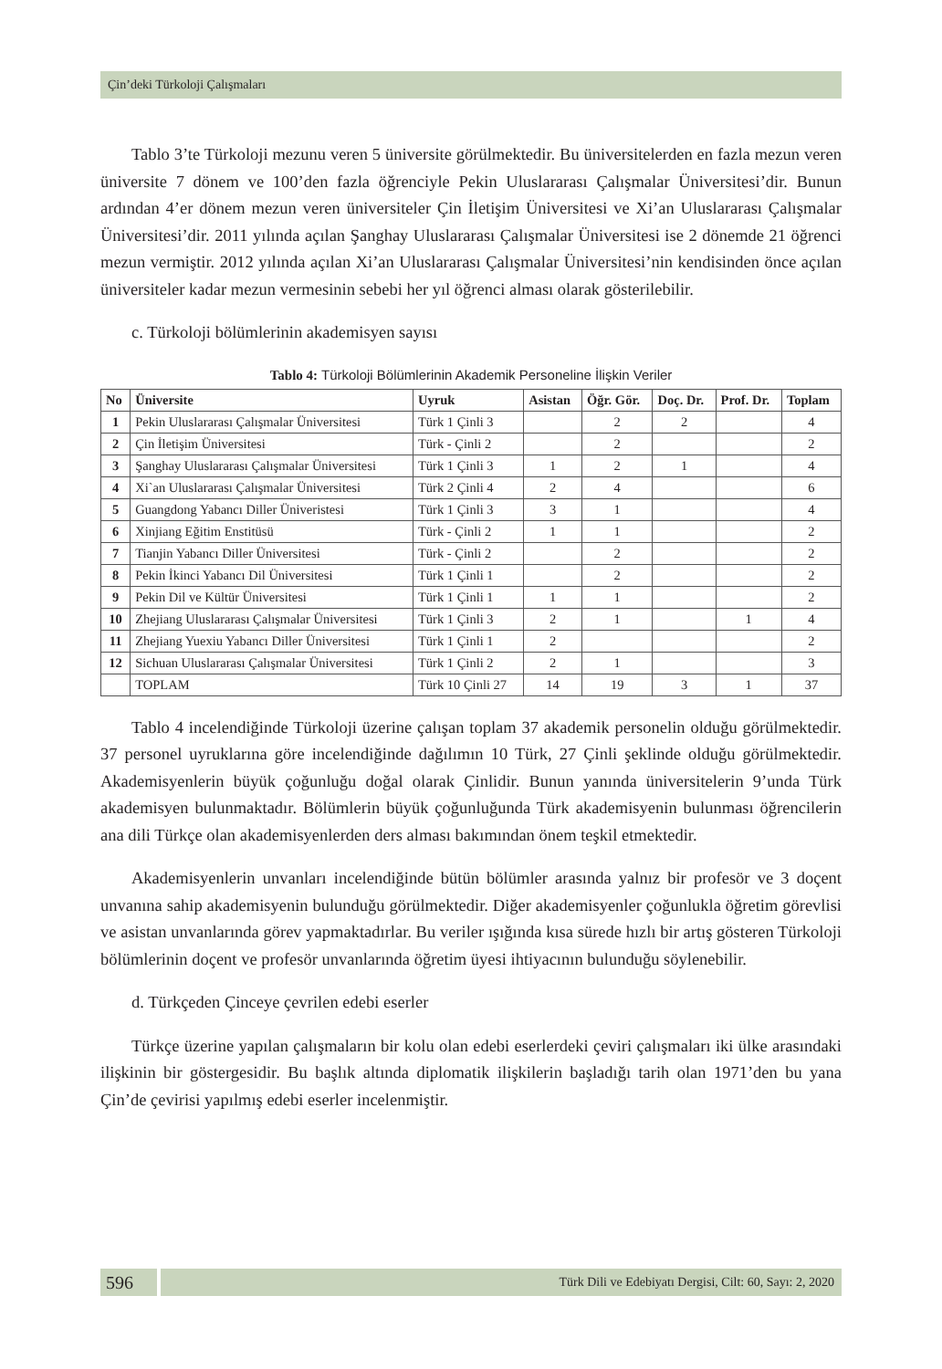Çin’deki Türkoloji Çalışmaları
Tablo 3’te Türkoloji mezunu veren 5 üniversite görülmektedir. Bu üniversitelerden en fazla mezun veren üniversite 7 dönem ve 100’den fazla öğrenciyle Pekin Uluslararası Çalışmalar Üniversitesi’dir. Bunun ardından 4’er dönem mezun veren üniversiteler Çin İletişim Üniversitesi ve Xi’an Uluslararası Çalışmalar Üniversitesi’dir. 2011 yılında açılan Şanghay Uluslararası Çalışmalar Üniversitesi ise 2 dönemde 21 öğrenci mezun vermiştir. 2012 yılında açılan Xi’an Uluslararası Çalışmalar Üniversitesi’nin kendisinden önce açılan üniversiteler kadar mezun vermesinin sebebi her yıl öğrenci alması olarak gösterilebilir.
c. Türkoloji bölümlerinin akademisyen sayısı
Tablo 4: Türkoloji Bölümlerinin Akademik Personeline İlişkin Veriler
| No | Üniversite | Uyruk | Asistan | Öğr. Gör. | Doç. Dr. | Prof. Dr. | Toplam |
| --- | --- | --- | --- | --- | --- | --- | --- |
| 1 | Pekin Uluslararası Çalışmalar Üniversitesi | Türk 1 Çinli 3 | | 2 | 2 | | 4 |
| 2 | Çin İletişim Üniversitesi | Türk - Çinli 2 | | 2 | | | 2 |
| 3 | Şanghay Uluslararası Çalışmalar Üniversitesi | Türk 1 Çinli 3 | 1 | 2 | 1 | | 4 |
| 4 | Xi`an Uluslararası Çalışmalar Üniversitesi | Türk 2 Çinli 4 | 2 | 4 | | | 6 |
| 5 | Guangdong Yabancı Diller Üniveristesi | Türk 1 Çinli 3 | 3 | 1 | | | 4 |
| 6 | Xinjiang Eğitim Enstitüsü | Türk - Çinli 2 | 1 | 1 | | | 2 |
| 7 | Tianjin Yabancı Diller Üniversitesi | Türk - Çinli 2 | | 2 | | | 2 |
| 8 | Pekin İkinci Yabancı Dil Üniversitesi | Türk 1 Çinli 1 | | 2 | | | 2 |
| 9 | Pekin Dil ve Kültür Üniversitesi | Türk 1 Çinli 1 | 1 | 1 | | | 2 |
| 10 | Zhejiang Uluslararası Çalışmalar Üniversitesi | Türk 1 Çinli 3 | 2 | 1 | | 1 | 4 |
| 11 | Zhejiang Yuexiu Yabancı Diller Üniversitesi | Türk 1 Çinli 1 | 2 | | | | 2 |
| 12 | Sichuan Uluslararası Çalışmalar Üniversitesi | Türk 1 Çinli 2 | 2 | 1 | | | 3 |
| | TOPLAM | Türk 10 Çinli 27 | 14 | 19 | 3 | 1 | 37 |
Tablo 4 incelendiğinde Türkoloji üzerine çalışan toplam 37 akademik personelin olduğu görülmektedir. 37 personel uyruklarına göre incelendiğinde dağılımın 10 Türk, 27 Çinli şeklinde olduğu görülmektedir. Akademisyenlerin büyük çoğunluğu doğal olarak Çinlidir. Bunun yanında üniversitelerin 9’unda Türk akademisyen bulunmaktadır. Bölümlerin büyük çoğunluğunda Türk akademisyenin bulunması öğrencilerin ana dili Türkçe olan akademisyenlerden ders alması bakımından önem teşkil etmektedir.
Akademisyenlerin unvanları incelendiğinde bütün bölümler arasında yalnız bir profesör ve 3 doçent unvanına sahip akademisyenin bulunduğu görülmektedir. Diğer akademisyenler çoğunlukla öğretim görevlisi ve asistan unvanlarında görev yapmaktadırlar. Bu veriler ışığında kısa sürede hızlı bir artış gösteren Türkoloji bölümlerinin doçent ve profesör unvanlarında öğretim üyesi ihtiyacının bulunduğu söylenebilir.
d. Türkçeden Çinceye çevrilen edebi eserler
Türkçe üzerine yapılan çalışmaların bir kolu olan edebi eserlerdeki çeviri çalışmaları iki ülke arasındaki ilişkinin bir göstergesidir. Bu başlık altında diplomatik ilişkilerin başladığı tarih olan 1971’den bu yana Çin’de çevirisi yapılmış edebi eserler incelenmiştir.
596
Türk Dili ve Edebiyatı Dergisi, Cilt: 60, Sayı: 2, 2020